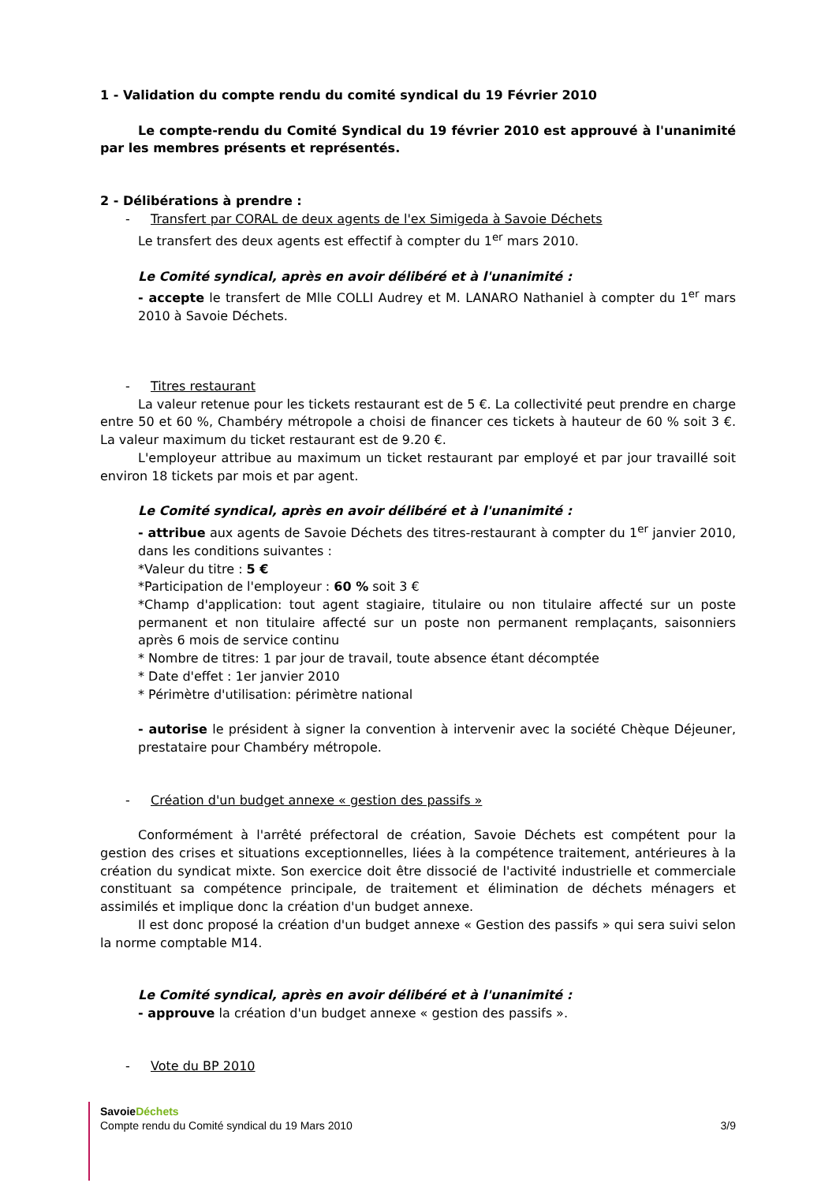1 - Validation du compte rendu du comité syndical du 19 Février 2010
Le compte-rendu du Comité Syndical du 19 février 2010 est approuvé à l'unanimité par les membres présents et représentés.
2 - Délibérations à prendre :
- Transfert par CORAL de deux agents de l'ex Simigeda à Savoie Déchets
Le transfert des deux agents est effectif à compter du 1<sup>er</sup> mars 2010.
Le Comité syndical, après en avoir délibéré et à l'unanimité :
- accepte le transfert de Mlle COLLI Audrey et M. LANARO Nathaniel à compter du 1<sup>er</sup> mars 2010 à Savoie Déchets.
- Titres restaurant
La valeur retenue pour les tickets restaurant est de 5 €. La collectivité peut prendre en charge entre 50 et 60 %, Chambéry métropole a choisi de financer ces tickets à hauteur de 60 % soit 3 €. La valeur maximum du ticket restaurant est de 9.20 €.
L'employeur attribue au maximum un ticket restaurant par employé et par jour travaillé soit environ 18 tickets par mois et par agent.
Le Comité syndical, après en avoir délibéré et à l'unanimité :
- attribue aux agents de Savoie Déchets des titres-restaurant à compter du 1<sup>er</sup> janvier 2010, dans les conditions suivantes :
*Valeur du titre : 5 €
*Participation de l'employeur : 60 % soit 3 €
*Champ d'application: tout agent stagiaire, titulaire ou non titulaire affecté sur un poste permanent et non titulaire affecté sur un poste non permanent remplaçants, saisonniers après 6 mois de service continu
* Nombre de titres: 1 par jour de travail, toute absence étant décomptée
* Date d'effet : 1er janvier 2010
* Périmètre d'utilisation: périmètre national
- autorise le président à signer la convention à intervenir avec la société Chèque Déjeuner, prestataire pour Chambéry métropole.
- Création d'un budget annexe « gestion des passifs »
Conformément à l'arrêté préfectoral de création, Savoie Déchets est compétent pour la gestion des crises et situations exceptionnelles, liées à la compétence traitement, antérieures à la création du syndicat mixte. Son exercice doit être dissocié de l'activité industrielle et commerciale constituant sa compétence principale, de traitement et élimination de déchets ménagers et assimilés et implique donc la création d'un budget annexe.
Il est donc proposé la création d'un budget annexe « Gestion des passifs » qui sera suivi selon la norme comptable M14.
Le Comité syndical, après en avoir délibéré et à l'unanimité :
- approuve la création d'un budget annexe « gestion des passifs ».
- Vote du BP 2010
SavoieDéchets
Compte rendu du Comité syndical du 19 Mars 2010 3/9